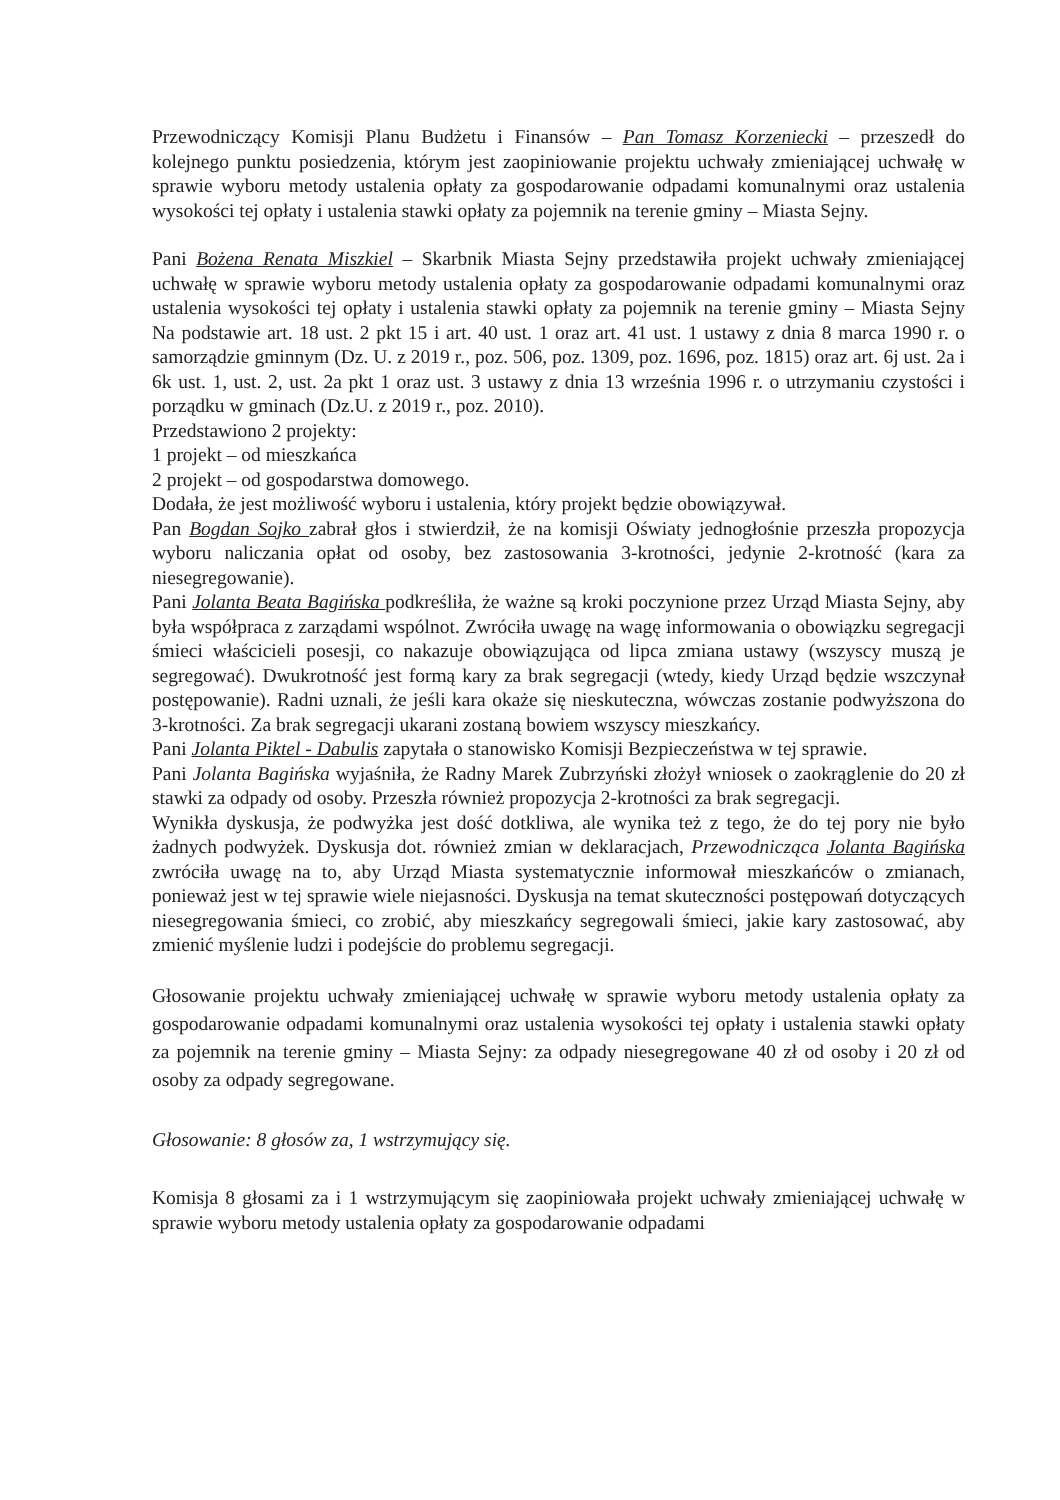Przewodniczący Komisji Planu Budżetu i Finansów – Pan Tomasz Korzeniecki – przeszedł do kolejnego punktu posiedzenia, którym jest zaopiniowanie projektu uchwały zmieniającej uchwałę w sprawie wyboru metody ustalenia opłaty za gospodarowanie odpadami komunalnymi oraz ustalenia wysokości tej opłaty i ustalenia stawki opłaty za pojemnik na terenie gminy – Miasta Sejny.
Pani Bożena Renata Miszkiel – Skarbnik Miasta Sejny przedstawiła projekt uchwały zmieniającej uchwałę w sprawie wyboru metody ustalenia opłaty za gospodarowanie odpadami komunalnymi oraz ustalenia wysokości tej opłaty i ustalenia stawki opłaty za pojemnik na terenie gminy – Miasta Sejny Na podstawie art. 18 ust. 2 pkt 15 i art. 40 ust. 1 oraz art. 41 ust. 1 ustawy z dnia 8 marca 1990 r. o samorządzie gminnym (Dz. U. z 2019 r., poz. 506, poz. 1309, poz. 1696, poz. 1815) oraz art. 6j ust. 2a i 6k ust. 1, ust. 2, ust. 2a pkt 1 oraz ust. 3 ustawy z dnia 13 września 1996 r. o utrzymaniu czystości i porządku w gminach (Dz.U. z 2019 r., poz. 2010).
Przedstawiono 2 projekty:
1 projekt – od mieszkańca
2 projekt – od gospodarstwa domowego.
Dodała, że jest możliwość wyboru i ustalenia, który projekt będzie obowiązywał.
Pan Bogdan Sojko zabrał głos i stwierdził, że na komisji Oświaty jednogłośnie przeszła propozycja wyboru naliczania opłat od osoby, bez zastosowania 3-krotności, jedynie 2-krotność (kara za niesegregowanie).
Pani Jolanta Beata Bagińska podkreśliła, że ważne są kroki poczynione przez Urząd Miasta Sejny, aby była współpraca z zarządami wspólnot. Zwróciła uwagę na wagę informowania o obowiązku segregacji śmieci właścicieli posesji, co nakazuje obowiązująca od lipca zmiana ustawy (wszyscy muszą je segregować). Dwukrotność jest formą kary za brak segregacji (wtedy, kiedy Urząd będzie wszczynał postępowanie). Radni uznali, że jeśli kara okaże się nieskuteczna, wówczas zostanie podwyższona do 3-krotności. Za brak segregacji ukarani zostaną bowiem wszyscy mieszkańcy.
Pani Jolanta Piktel - Dabulis zapytała o stanowisko Komisji Bezpieczeństwa w tej sprawie.
Pani Jolanta Bagińska wyjaśniła, że Radny Marek Zubrzyński złożył wniosek o zaokrąglenie do 20 zł stawki za odpady od osoby. Przeszła również propozycja 2-krotności za brak segregacji.
Wynikła dyskusja, że podwyżka jest dość dotkliwa, ale wynika też z tego, że do tej pory nie było żadnych podwyżek. Dyskusja dot. również zmian w deklaracjach, Przewodnicząca Jolanta Bagińska zwróciła uwagę na to, aby Urząd Miasta systematycznie informował mieszkańców o zmianach, ponieważ jest w tej sprawie wiele niejasności. Dyskusja na temat skuteczności postępowań dotyczących niesegregowania śmieci, co zrobić, aby mieszkańcy segregowali śmieci, jakie kary zastosować, aby zmienić myślenie ludzi i podejście do problemu segregacji.
Głosowanie projektu uchwały zmieniającej uchwałę w sprawie wyboru metody ustalenia opłaty za gospodarowanie odpadami komunalnymi oraz ustalenia wysokości tej opłaty i ustalenia stawki opłaty za pojemnik na terenie gminy – Miasta Sejny: za odpady niesegregowane 40 zł od osoby i 20 zł od osoby za odpady segregowane.
Głosowanie: 8 głosów za, 1 wstrzymujący się.
Komisja 8 głosami za i 1 wstrzymującym się zaopiniowała projekt uchwały zmieniającej uchwałę w sprawie wyboru metody ustalenia opłaty za gospodarowanie odpadami